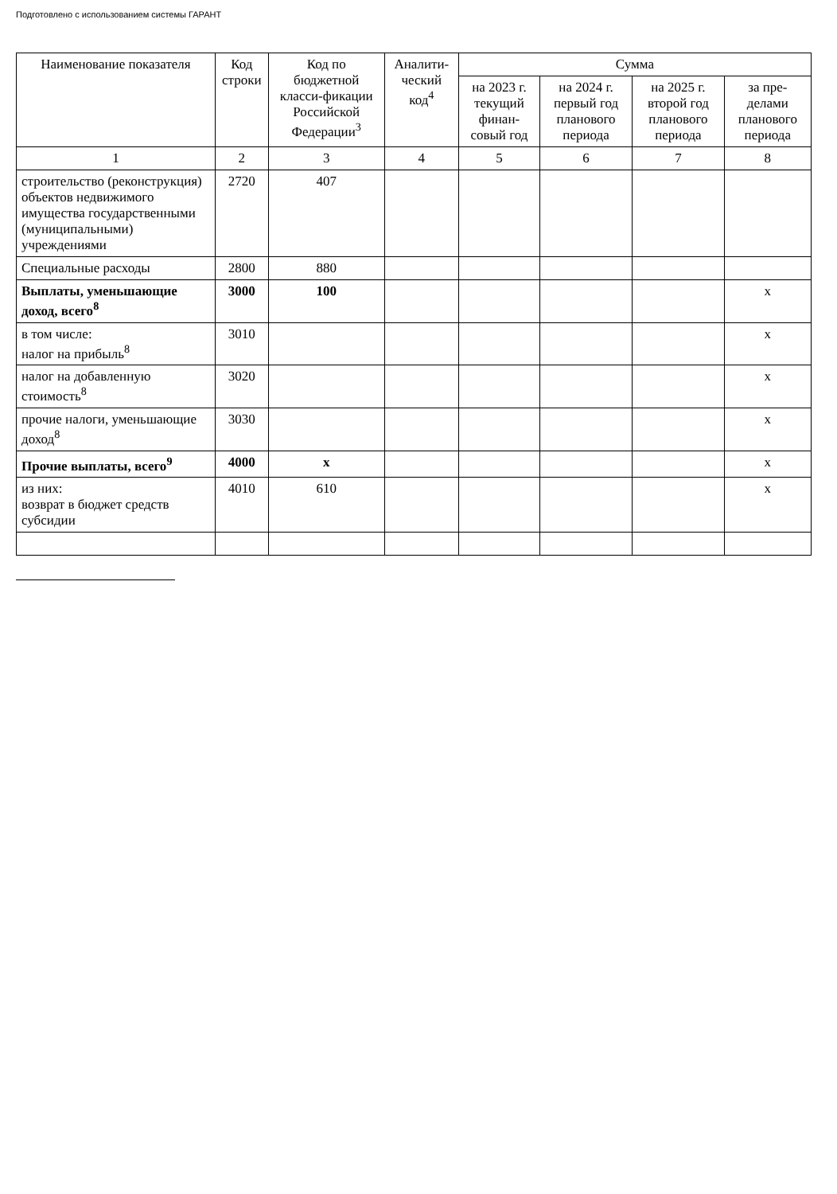Подготовлено с использованием системы ГАРАНТ
| Наименование показателя | Код строки | Код по бюджетной класси-фикации Российской Федерации<sup>3</sup> | Аналити-ческий код<sup>4</sup> | Сумма | | | |
| --- | --- | --- | --- | --- | --- | --- | --- |
| | | | | на 2023 г. текущий финан-совый год | на 2024 г. первый год планового периода | на 2025 г. второй год планового периода | за пре-делами планового периода |
| 1 | 2 | 3 | 4 | 5 | 6 | 7 | 8 |
| строительство (реконструкция) объектов недвижимого имущества государственными (муниципальными) учреждениями | 2720 | 407 | | | | | |
| Специальные расходы | 2800 | 880 | | | | | |
| Выплаты, уменьшающие доход, всего<sup>8</sup> | 3000 | 100 | | | | | x |
| в том числе: налог на прибыль<sup>8</sup> | 3010 | | | | | | x |
| налог на добавленную стоимость<sup>8</sup> | 3020 | | | | | | x |
| прочие налоги, уменьшающие доход<sup>8</sup> | 3030 | | | | | | x |
| Прочие выплаты, всего<sup>9</sup> | 4000 | x | | | | | x |
| из них: возврат в бюджет средств субсидии | 4010 | 610 | | | | | x |